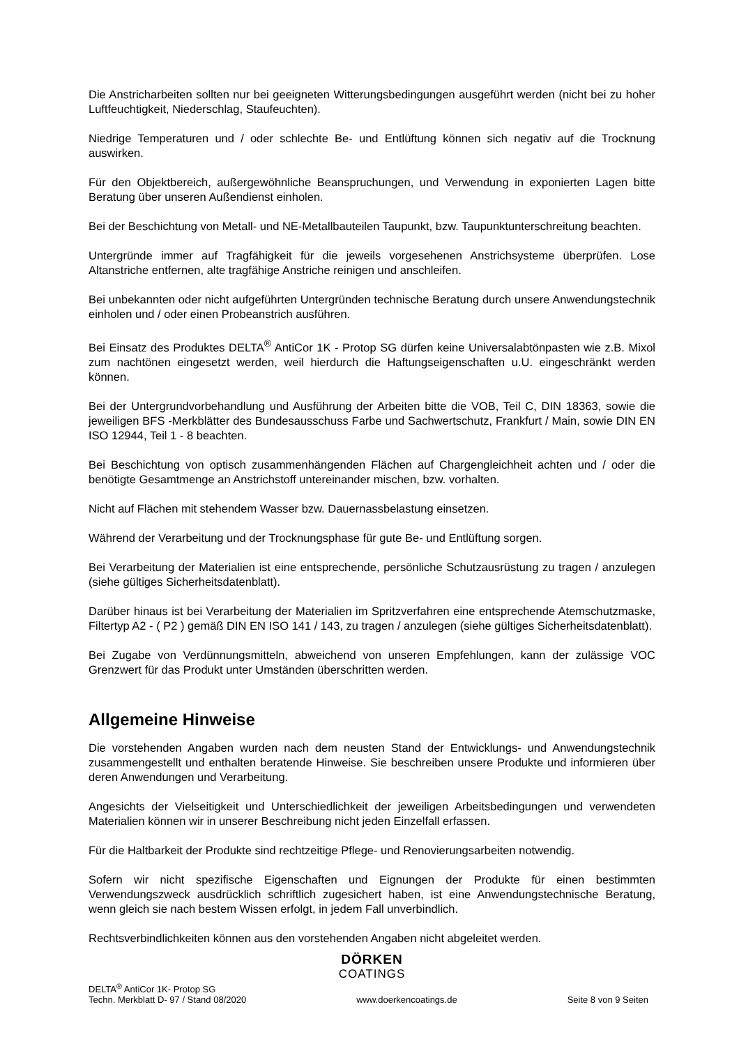Die Anstricharbeiten sollten nur bei geeigneten Witterungsbedingungen ausgeführt werden (nicht bei zu hoher Luftfeuchtigkeit, Niederschlag, Staufeuchten).
Niedrige Temperaturen und / oder schlechte Be- und Entlüftung können sich negativ auf die Trocknung auswirken.
Für den Objektbereich, außergewöhnliche Beanspruchungen, und Verwendung in exponierten Lagen bitte Beratung über unseren Außendienst einholen.
Bei der Beschichtung von Metall- und NE-Metallbauteilen Taupunkt, bzw. Taupunktunterschreitung beachten.
Untergründe immer auf Tragfähigkeit für die jeweils vorgesehenen Anstrichsysteme überprüfen. Lose Altanstriche entfernen, alte tragfähige Anstriche reinigen und anschleifen.
Bei unbekannten oder nicht aufgeführten Untergründen technische Beratung durch unsere Anwendungstechnik einholen und / oder einen Probeanstrich ausführen.
Bei Einsatz des Produktes DELTA<sup>®</sup> AntiCor 1K - Protop SG dürfen keine Universalabtönpasten wie z.B. Mixol zum nachtönen eingesetzt werden, weil hierdurch die Haftungseigenschaften u.U. eingeschränkt werden können.
Bei der Untergrundvorbehandlung und Ausführung der Arbeiten bitte die VOB, Teil C, DIN 18363, sowie die jeweiligen BFS -Merkblätter des Bundesausschuss Farbe und Sachwertschutz, Frankfurt / Main, sowie DIN EN ISO 12944, Teil 1 - 8 beachten.
Bei Beschichtung von optisch zusammenhängenden Flächen auf Chargengleichheit achten und / oder die benötigte Gesamtmenge an Anstrichstoff untereinander mischen, bzw. vorhalten.
Nicht auf Flächen mit stehendem Wasser bzw. Dauernassbelastung einsetzen.
Während der Verarbeitung und der Trocknungsphase für gute Be- und Entlüftung sorgen.
Bei Verarbeitung der Materialien ist eine entsprechende, persönliche Schutzausrüstung zu tragen / anzulegen (siehe gültiges Sicherheitsdatenblatt).
Darüber hinaus ist bei Verarbeitung der Materialien im Spritzverfahren eine entsprechende Atemschutzmaske, Filtertyp A2 - ( P2 ) gemäß DIN EN ISO 141 / 143, zu tragen / anzulegen (siehe gültiges Sicherheitsdatenblatt).
Bei Zugabe von Verdünnungsmitteln, abweichend von unseren Empfehlungen, kann der zulässige VOC Grenzwert für das Produkt unter Umständen überschritten werden.
Allgemeine Hinweise
Die vorstehenden Angaben wurden nach dem neusten Stand der Entwicklungs- und Anwendungstechnik zusammengestellt und enthalten beratende Hinweise. Sie beschreiben unsere Produkte und informieren über deren Anwendungen und Verarbeitung.
Angesichts der Vielseitigkeit und Unterschiedlichkeit der jeweiligen Arbeitsbedingungen und verwendeten Materialien können wir in unserer Beschreibung nicht jeden Einzelfall erfassen.
Für die Haltbarkeit der Produkte sind rechtzeitige Pflege- und Renovierungsarbeiten notwendig.
Sofern wir nicht spezifische Eigenschaften und Eignungen der Produkte für einen bestimmten Verwendungszweck ausdrücklich schriftlich zugesichert haben, ist eine Anwendungstechnische Beratung, wenn gleich sie nach bestem Wissen erfolgt, in jedem Fall unverbindlich.
Rechtsverbindlichkeiten können aus den vorstehenden Angaben nicht abgeleitet werden.
DÖRKEN
COATINGS
DELTA<sup>®</sup> AntiCor 1K- Protop SG
Techn. Merkblatt D- 97 / Stand 08/2020
www.doerkencoatings.de
Seite 8 von 9 Seiten